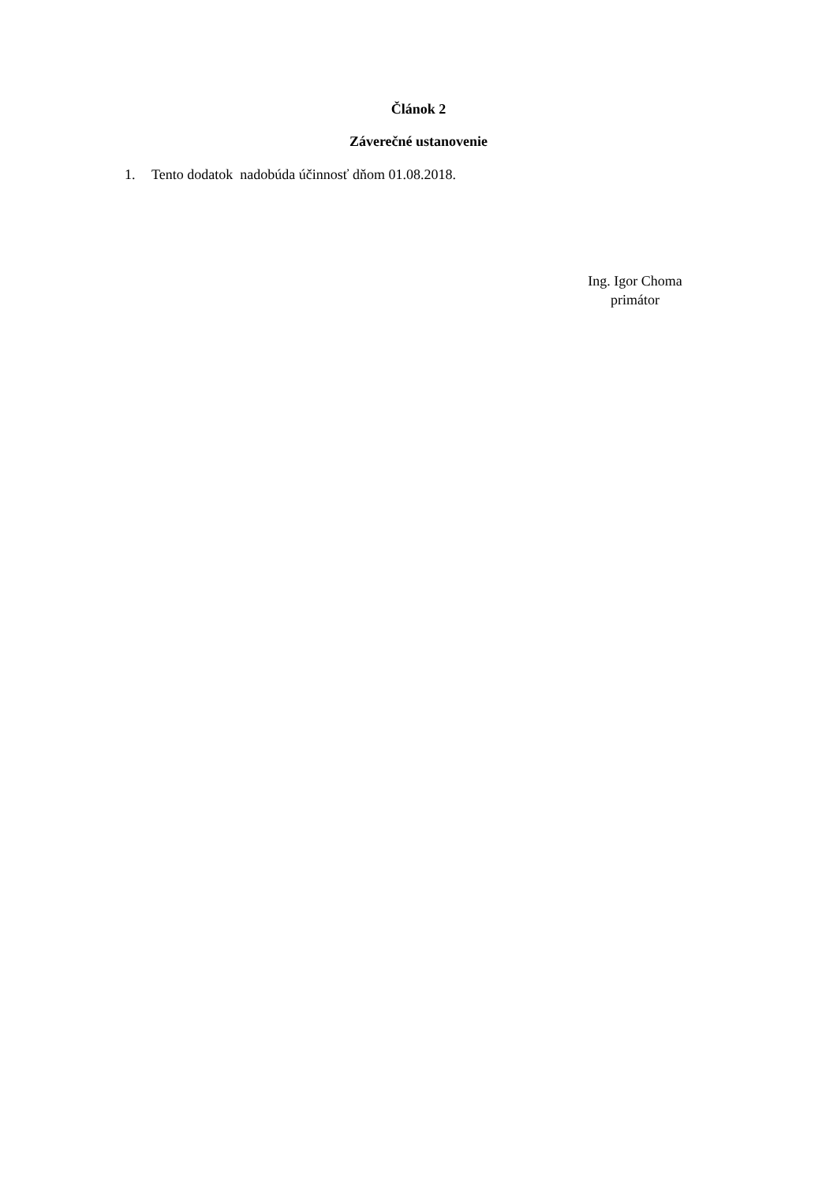Článok 2
Záverečné ustanovenie
1. Tento dodatok nadobúda účinnosť dňom 01.08.2018.
Ing. Igor Choma
primátor